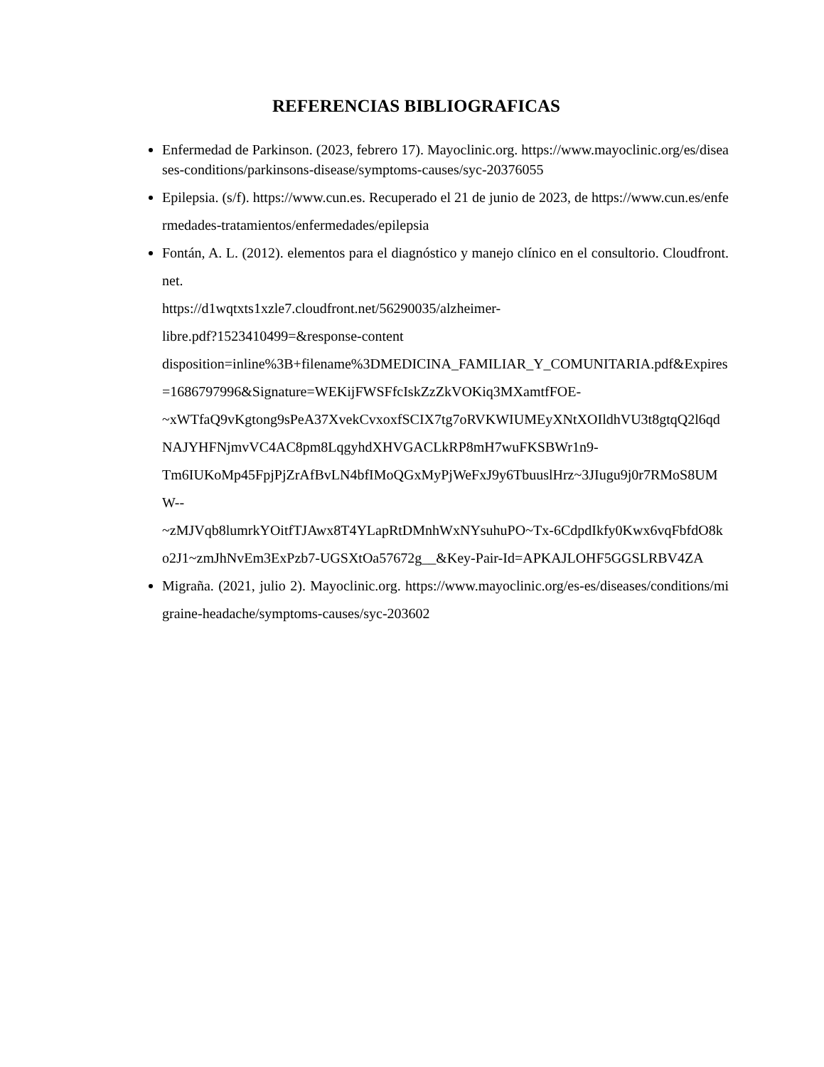REFERENCIAS BIBLIOGRAFICAS
Enfermedad de Parkinson. (2023, febrero 17). Mayoclinic.org. https://www.mayoclinic.org/es/diseases-conditions/parkinsons-disease/symptoms-causes/syc-20376055
Epilepsia. (s/f). https://www.cun.es. Recuperado el 21 de junio de 2023, de https://www.cun.es/enfermedades-tratamientos/enfermedades/epilepsia
Fontán, A. L. (2012). elementos para el diagnóstico y manejo clínico en el consultorio. Cloudfront.net.
https://d1wqtxts1xzle7.cloudfront.net/56290035/alzheimer-
libre.pdf?1523410499=&response-content
disposition=inline%3B+filename%3DMEDICINA_FAMILIAR_Y_COMUNITARIA.pdf&Expires=1686797996&Signature=WEKijFWSFfcIskZzZkVOKiq3MXamtfFOE-
~xWTfaQ9vKgtong9sPeA37XvekCvxoxfSCIX7tg7oRVKWIUMEyXNtXOIldhVU3t8gtqQ2l6qdNAJYHFNjmvVC4AC8pm8LqgyhdXHVGACLkRP8mH7wuFKSBWr1n9-
Tm6IUKoMp45FpjPjZrAfBvLN4bfIMoQGxMyPjWeFxJ9y6TbuuslHrz~3JIugu9j0r7RMoS8UMW--
~zMJVqb8lumrkYOitfTJAwx8T4YLapRtDMnhWxNYsuhuPO~Tx-6CdpdIkfy0Kwx6vqFbfdO8ko2J1~zmJhNvEm3ExPzb7-UGSXtOa57672g__&Key-Pair-Id=APKAJLOHF5GGSLRBV4ZA
Migraña. (2021, julio 2). Mayoclinic.org. https://www.mayoclinic.org/es-es/diseases/conditions/migraine-headache/symptoms-causes/syc-203602